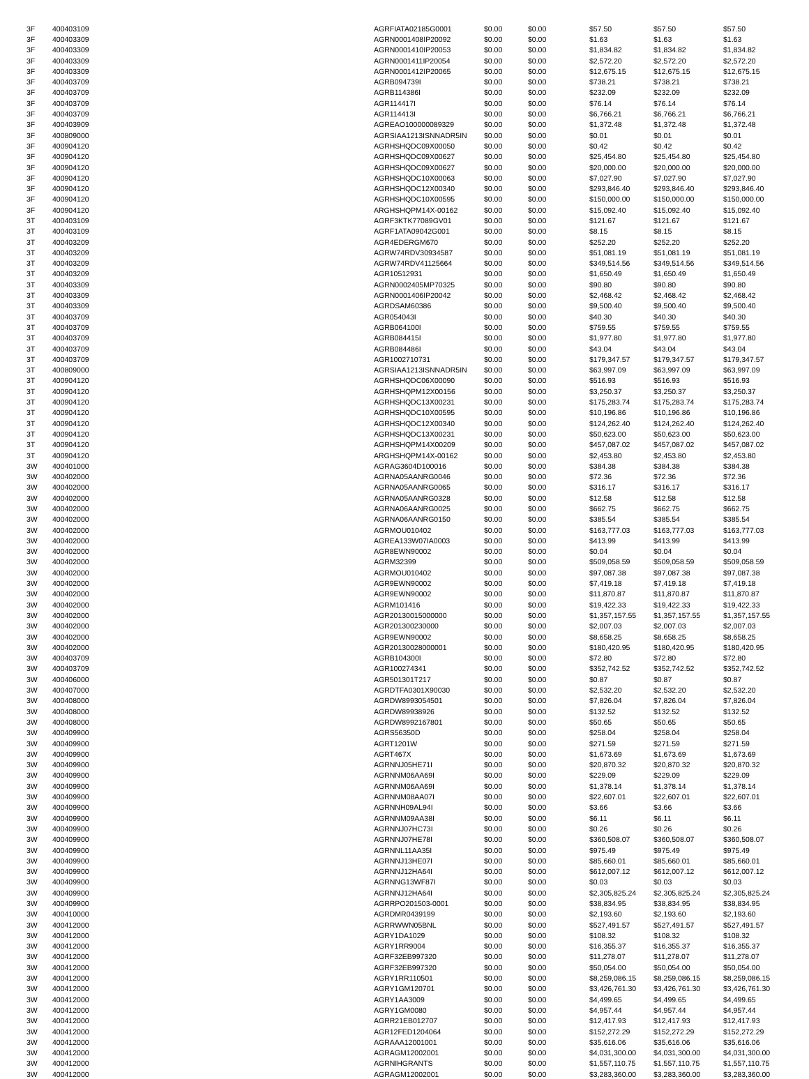| 3F | 400403109 | AGRFIATA02185G0001 | $0.00 | $0.00 | $57.50 | $57.50 | $57.50 |
| 3F | 400403309 | AGRN0001408IP20092 | $0.00 | $0.00 | $1.63 | $1.63 | $1.63 |
| 3F | 400403309 | AGRN0001410IP20053 | $0.00 | $0.00 | $1,834.82 | $1,834.82 | $1,834.82 |
| 3F | 400403309 | AGRN0001411IP20054 | $0.00 | $0.00 | $2,572.20 | $2,572.20 | $2,572.20 |
| 3F | 400403309 | AGRN0001412IP20065 | $0.00 | $0.00 | $12,675.15 | $12,675.15 | $12,675.15 |
| 3F | 400403709 | AGRB094739I | $0.00 | $0.00 | $738.21 | $738.21 | $738.21 |
| 3F | 400403709 | AGRB114386I | $0.00 | $0.00 | $232.09 | $232.09 | $232.09 |
| 3F | 400403709 | AGR114417I | $0.00 | $0.00 | $76.14 | $76.14 | $76.14 |
| 3F | 400403709 | AGR114413I | $0.00 | $0.00 | $6,766.21 | $6,766.21 | $6,766.21 |
| 3F | 400403909 | AGREAO100000089329 | $0.00 | $0.00 | $1,372.48 | $1,372.48 | $1,372.48 |
| 3F | 400809000 | AGRSIAA1213ISNNADR5IN | $0.00 | $0.00 | $0.01 | $0.01 | $0.01 |
| 3F | 400904120 | AGRHSHQDC09X00050 | $0.00 | $0.00 | $0.42 | $0.42 | $0.42 |
| 3F | 400904120 | AGRHSHQDC09X00627 | $0.00 | $0.00 | $25,454.80 | $25,454.80 | $25,454.80 |
| 3F | 400904120 | AGRHSHQDC09X00627 | $0.00 | $0.00 | $20,000.00 | $20,000.00 | $20,000.00 |
| 3F | 400904120 | AGRHSHQDC10X00063 | $0.00 | $0.00 | $7,027.90 | $7,027.90 | $7,027.90 |
| 3F | 400904120 | AGRHSHQDC12X00340 | $0.00 | $0.00 | $293,846.40 | $293,846.40 | $293,846.40 |
| 3F | 400904120 | AGRHSHQDC10X00595 | $0.00 | $0.00 | $150,000.00 | $150,000.00 | $150,000.00 |
| 3F | 400904120 | ARGHSHQPM14X-00162 | $0.00 | $0.00 | $15,092.40 | $15,092.40 | $15,092.40 |
| 3T | 400403109 | AGRF3KTK77089GV01 | $0.00 | $0.00 | $121.67 | $121.67 | $121.67 |
| 3T | 400403109 | AGRF1ATA09042G001 | $0.00 | $0.00 | $8.15 | $8.15 | $8.15 |
| 3T | 400403209 | AGR4EDERGM670 | $0.00 | $0.00 | $252.20 | $252.20 | $252.20 |
| 3T | 400403209 | AGRW74RDV30934587 | $0.00 | $0.00 | $51,081.19 | $51,081.19 | $51,081.19 |
| 3T | 400403209 | AGRW74RDV41125664 | $0.00 | $0.00 | $349,514.56 | $349,514.56 | $349,514.56 |
| 3T | 400403209 | AGR10512931 | $0.00 | $0.00 | $1,650.49 | $1,650.49 | $1,650.49 |
| 3T | 400403309 | AGRN0002405MP70325 | $0.00 | $0.00 | $90.80 | $90.80 | $90.80 |
| 3T | 400403309 | AGRN0001406IP20042 | $0.00 | $0.00 | $2,468.42 | $2,468.42 | $2,468.42 |
| 3T | 400403309 | AGRDSAM60386 | $0.00 | $0.00 | $9,500.40 | $9,500.40 | $9,500.40 |
| 3T | 400403709 | AGR054043I | $0.00 | $0.00 | $40.30 | $40.30 | $40.30 |
| 3T | 400403709 | AGRB064100I | $0.00 | $0.00 | $759.55 | $759.55 | $759.55 |
| 3T | 400403709 | AGRB084415I | $0.00 | $0.00 | $1,977.80 | $1,977.80 | $1,977.80 |
| 3T | 400403709 | AGRB084486I | $0.00 | $0.00 | $43.04 | $43.04 | $43.04 |
| 3T | 400403709 | AGR1002710731 | $0.00 | $0.00 | $179,347.57 | $179,347.57 | $179,347.57 |
| 3T | 400809000 | AGRSIAA1213ISNNADR5IN | $0.00 | $0.00 | $63,997.09 | $63,997.09 | $63,997.09 |
| 3T | 400904120 | AGRHSHQDC06X00090 | $0.00 | $0.00 | $516.93 | $516.93 | $516.93 |
| 3T | 400904120 | AGRHSHQPM12X00156 | $0.00 | $0.00 | $3,250.37 | $3,250.37 | $3,250.37 |
| 3T | 400904120 | AGRHSHQDC13X00231 | $0.00 | $0.00 | $175,283.74 | $175,283.74 | $175,283.74 |
| 3T | 400904120 | AGRHSHQDC10X00595 | $0.00 | $0.00 | $10,196.86 | $10,196.86 | $10,196.86 |
| 3T | 400904120 | AGRHSHQDC12X00340 | $0.00 | $0.00 | $124,262.40 | $124,262.40 | $124,262.40 |
| 3T | 400904120 | AGRHSHQDC13X00231 | $0.00 | $0.00 | $50,623.00 | $50,623.00 | $50,623.00 |
| 3T | 400904120 | AGRHSHQPM14X00209 | $0.00 | $0.00 | $457,087.02 | $457,087.02 | $457,087.02 |
| 3T | 400904120 | ARGHSHQPM14X-00162 | $0.00 | $0.00 | $2,453.80 | $2,453.80 | $2,453.80 |
| 3W | 400401000 | AGRAG3604D100016 | $0.00 | $0.00 | $384.38 | $384.38 | $384.38 |
| 3W | 400402000 | AGRNA05AANRG0046 | $0.00 | $0.00 | $72.36 | $72.36 | $72.36 |
| 3W | 400402000 | AGRNA05AANRG0065 | $0.00 | $0.00 | $316.17 | $316.17 | $316.17 |
| 3W | 400402000 | AGRNA05AANRG0328 | $0.00 | $0.00 | $12.58 | $12.58 | $12.58 |
| 3W | 400402000 | AGRNA06AANRG0025 | $0.00 | $0.00 | $662.75 | $662.75 | $662.75 |
| 3W | 400402000 | AGRNA06AANRG0150 | $0.00 | $0.00 | $385.54 | $385.54 | $385.54 |
| 3W | 400402000 | AGRMOU010402 | $0.00 | $0.00 | $163,777.03 | $163,777.03 | $163,777.03 |
| 3W | 400402000 | AGREA133W07IA0003 | $0.00 | $0.00 | $413.99 | $413.99 | $413.99 |
| 3W | 400402000 | AGR8EWN90002 | $0.00 | $0.00 | $0.04 | $0.04 | $0.04 |
| 3W | 400402000 | AGRM32399 | $0.00 | $0.00 | $509,058.59 | $509,058.59 | $509,058.59 |
| 3W | 400402000 | AGRMOU010402 | $0.00 | $0.00 | $97,087.38 | $97,087.38 | $97,087.38 |
| 3W | 400402000 | AGR9EWN90002 | $0.00 | $0.00 | $7,419.18 | $7,419.18 | $7,419.18 |
| 3W | 400402000 | AGR9EWN90002 | $0.00 | $0.00 | $11,870.87 | $11,870.87 | $11,870.87 |
| 3W | 400402000 | AGRM101416 | $0.00 | $0.00 | $19,422.33 | $19,422.33 | $19,422.33 |
| 3W | 400402000 | AGR20130015000000 | $0.00 | $0.00 | $1,357,157.55 | $1,357,157.55 | $1,357,157.55 |
| 3W | 400402000 | AGR201300230000 | $0.00 | $0.00 | $2,007.03 | $2,007.03 | $2,007.03 |
| 3W | 400402000 | AGR9EWN90002 | $0.00 | $0.00 | $8,658.25 | $8,658.25 | $8,658.25 |
| 3W | 400402000 | AGR20130028000001 | $0.00 | $0.00 | $180,420.95 | $180,420.95 | $180,420.95 |
| 3W | 400403709 | AGRB104300I | $0.00 | $0.00 | $72.80 | $72.80 | $72.80 |
| 3W | 400403709 | AGR100274341 | $0.00 | $0.00 | $352,742.52 | $352,742.52 | $352,742.52 |
| 3W | 400406000 | AGR501301T217 | $0.00 | $0.00 | $0.87 | $0.87 | $0.87 |
| 3W | 400407000 | AGRDTFA0301X90030 | $0.00 | $0.00 | $2,532.20 | $2,532.20 | $2,532.20 |
| 3W | 400408000 | AGRDW8993054501 | $0.00 | $0.00 | $7,826.04 | $7,826.04 | $7,826.04 |
| 3W | 400408000 | AGRDW89938926 | $0.00 | $0.00 | $132.52 | $132.52 | $132.52 |
| 3W | 400408000 | AGRDW8992167801 | $0.00 | $0.00 | $50.65 | $50.65 | $50.65 |
| 3W | 400409900 | AGRS56350D | $0.00 | $0.00 | $258.04 | $258.04 | $258.04 |
| 3W | 400409900 | AGRT1201W | $0.00 | $0.00 | $271.59 | $271.59 | $271.59 |
| 3W | 400409900 | AGRT467X | $0.00 | $0.00 | $1,673.69 | $1,673.69 | $1,673.69 |
| 3W | 400409900 | AGRNNJ05HE71I | $0.00 | $0.00 | $20,870.32 | $20,870.32 | $20,870.32 |
| 3W | 400409900 | AGRNNM06AA69I | $0.00 | $0.00 | $229.09 | $229.09 | $229.09 |
| 3W | 400409900 | AGRNNM06AA69I | $0.00 | $0.00 | $1,378.14 | $1,378.14 | $1,378.14 |
| 3W | 400409900 | AGRNNM08AA07I | $0.00 | $0.00 | $22,607.01 | $22,607.01 | $22,607.01 |
| 3W | 400409900 | AGRNNH09AL94I | $0.00 | $0.00 | $3.66 | $3.66 | $3.66 |
| 3W | 400409900 | AGRNNM09AA38I | $0.00 | $0.00 | $6.11 | $6.11 | $6.11 |
| 3W | 400409900 | AGRNNJ07HC73I | $0.00 | $0.00 | $0.26 | $0.26 | $0.26 |
| 3W | 400409900 | AGRNNJ07HE78I | $0.00 | $0.00 | $360,508.07 | $360,508.07 | $360,508.07 |
| 3W | 400409900 | AGRNNL11AA35I | $0.00 | $0.00 | $975.49 | $975.49 | $975.49 |
| 3W | 400409900 | AGRNNJ13HE07I | $0.00 | $0.00 | $85,660.01 | $85,660.01 | $85,660.01 |
| 3W | 400409900 | AGRNNJ12HA64I | $0.00 | $0.00 | $612,007.12 | $612,007.12 | $612,007.12 |
| 3W | 400409900 | AGRNNG13WF87I | $0.00 | $0.00 | $0.03 | $0.03 | $0.03 |
| 3W | 400409900 | AGRNNJ12HA64I | $0.00 | $0.00 | $2,305,825.24 | $2,305,825.24 | $2,305,825.24 |
| 3W | 400409900 | AGRRPO201503-0001 | $0.00 | $0.00 | $38,834.95 | $38,834.95 | $38,834.95 |
| 3W | 400410000 | AGRDMR0439199 | $0.00 | $0.00 | $2,193.60 | $2,193.60 | $2,193.60 |
| 3W | 400412000 | AGRRWWN05BNL | $0.00 | $0.00 | $527,491.57 | $527,491.57 | $527,491.57 |
| 3W | 400412000 | AGRY1DA1029 | $0.00 | $0.00 | $108.32 | $108.32 | $108.32 |
| 3W | 400412000 | AGRY1RR9004 | $0.00 | $0.00 | $16,355.37 | $16,355.37 | $16,355.37 |
| 3W | 400412000 | AGRF32EB997320 | $0.00 | $0.00 | $11,278.07 | $11,278.07 | $11,278.07 |
| 3W | 400412000 | AGRF32EB997320 | $0.00 | $0.00 | $50,054.00 | $50,054.00 | $50,054.00 |
| 3W | 400412000 | AGRY1RR110501 | $0.00 | $0.00 | $8,259,086.15 | $8,259,086.15 | $8,259,086.15 |
| 3W | 400412000 | AGRY1GM120701 | $0.00 | $0.00 | $3,426,761.30 | $3,426,761.30 | $3,426,761.30 |
| 3W | 400412000 | AGRY1AA3009 | $0.00 | $0.00 | $4,499.65 | $4,499.65 | $4,499.65 |
| 3W | 400412000 | AGRY1GM0080 | $0.00 | $0.00 | $4,957.44 | $4,957.44 | $4,957.44 |
| 3W | 400412000 | AGRR21EB012707 | $0.00 | $0.00 | $12,417.93 | $12,417.93 | $12,417.93 |
| 3W | 400412000 | AGR12FED1204064 | $0.00 | $0.00 | $152,272.29 | $152,272.29 | $152,272.29 |
| 3W | 400412000 | AGRAAA12001001 | $0.00 | $0.00 | $35,616.06 | $35,616.06 | $35,616.06 |
| 3W | 400412000 | AGRAGM12002001 | $0.00 | $0.00 | $4,031,300.00 | $4,031,300.00 | $4,031,300.00 |
| 3W | 400412000 | AGRNIHGRANTS | $0.00 | $0.00 | $1,557,110.75 | $1,557,110.75 | $1,557,110.75 |
| 3W | 400412000 | AGRAGM12002001 | $0.00 | $0.00 | $3,283,360.00 | $3,283,360.00 | $3,283,360.00 |